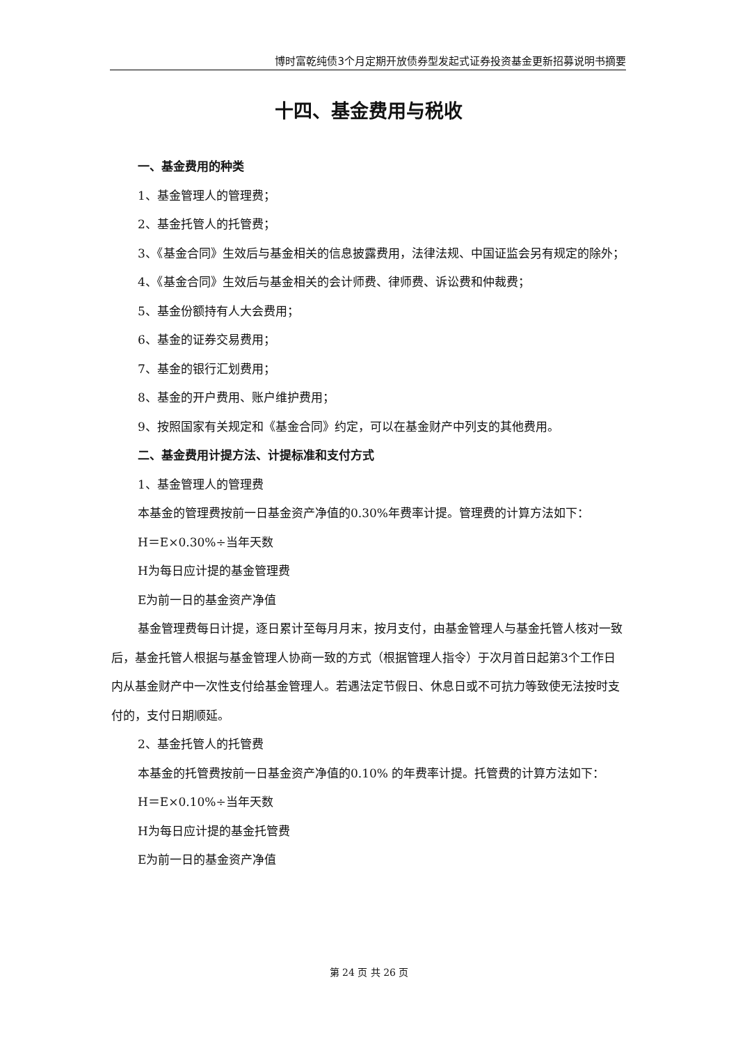博时富乾纯债3个月定期开放债券型发起式证券投资基金更新招募说明书摘要
十四、基金费用与税收
一、基金费用的种类
1、基金管理人的管理费；
2、基金托管人的托管费；
3、《基金合同》生效后与基金相关的信息披露费用，法律法规、中国证监会另有规定的除外；
4、《基金合同》生效后与基金相关的会计师费、律师费、诉讼费和仲裁费；
5、基金份额持有人大会费用；
6、基金的证券交易费用；
7、基金的银行汇划费用；
8、基金的开户费用、账户维护费用；
9、按照国家有关规定和《基金合同》约定，可以在基金财产中列支的其他费用。
二、基金费用计提方法、计提标准和支付方式
1、基金管理人的管理费
本基金的管理费按前一日基金资产净值的0.30%年费率计提。管理费的计算方法如下：
H＝E×0.30%÷当年天数
H为每日应计提的基金管理费
E为前一日的基金资产净值
基金管理费每日计提，逐日累计至每月月末，按月支付，由基金管理人与基金托管人核对一致后，基金托管人根据与基金管理人协商一致的方式（根据管理人指令）于次月首日起第3个工作日内从基金财产中一次性支付给基金管理人。若遇法定节假日、休息日或不可抗力等致使无法按时支付的，支付日期顺延。
2、基金托管人的托管费
本基金的托管费按前一日基金资产净值的0.10% 的年费率计提。托管费的计算方法如下：
H＝E×0.10%÷当年天数
H为每日应计提的基金托管费
E为前一日的基金资产净值
第 24 页 共 26 页